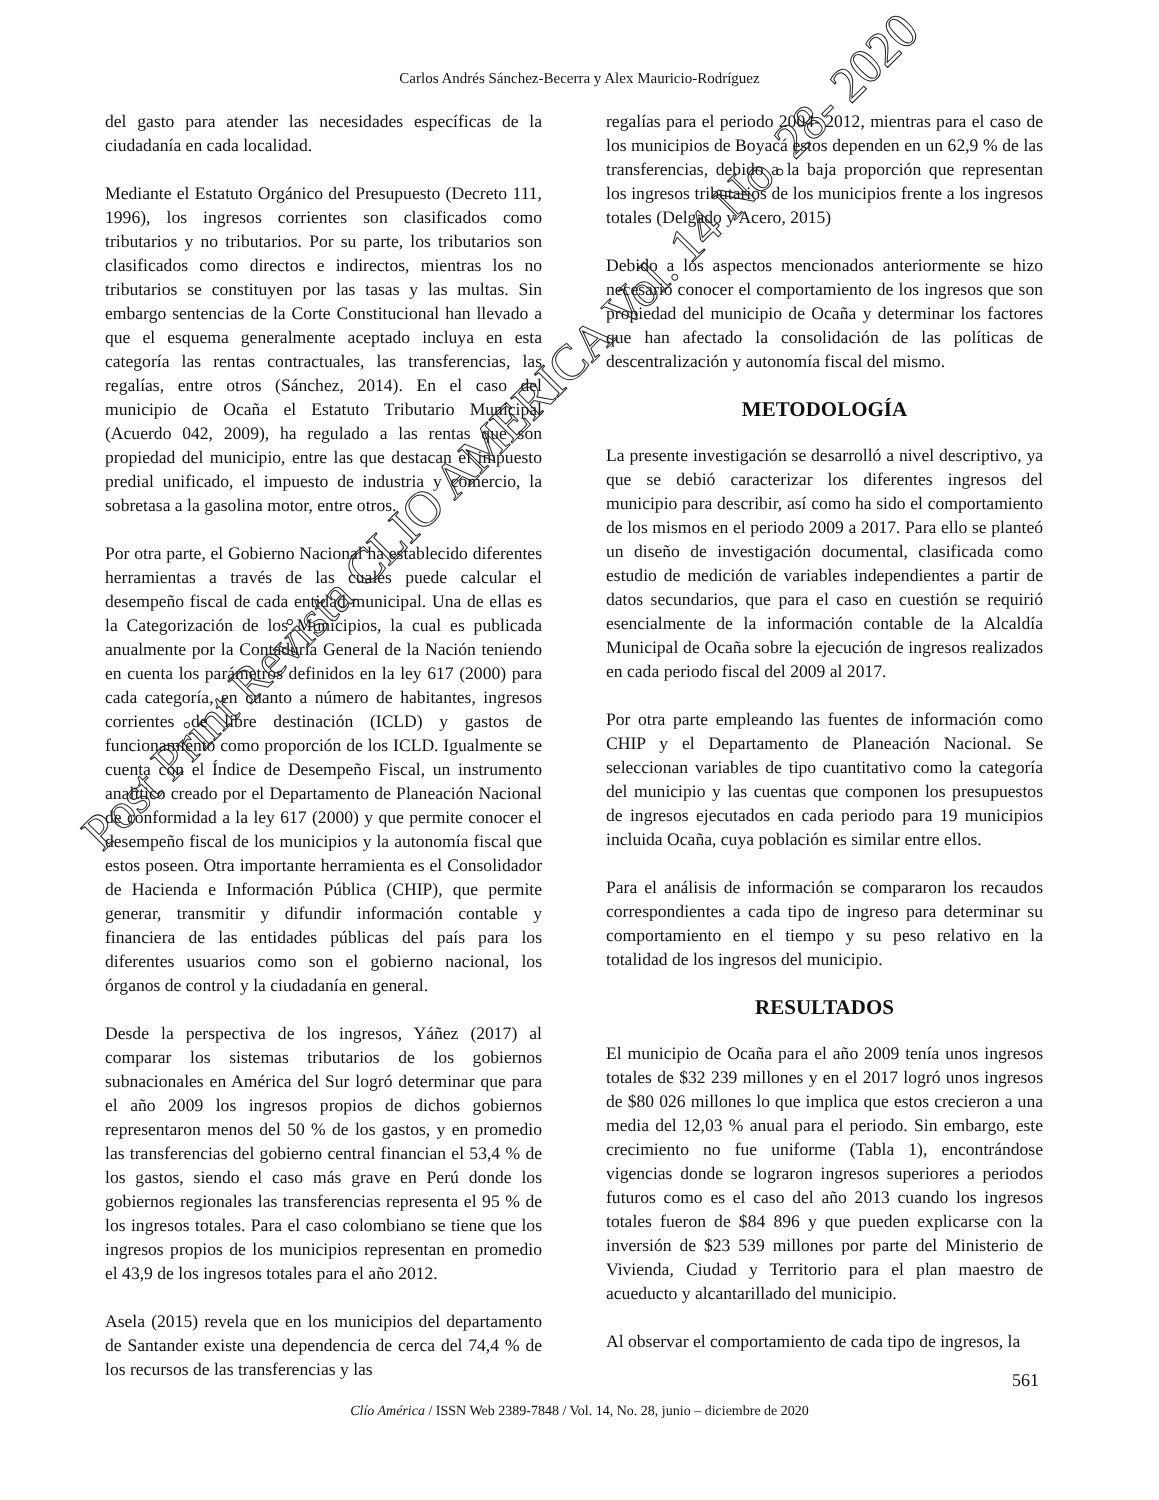Carlos Andrés Sánchez-Becerra y Alex Mauricio-Rodríguez
del gasto para atender las necesidades específicas de la ciudadanía en cada localidad.
Mediante el Estatuto Orgánico del Presupuesto (Decreto 111, 1996), los ingresos corrientes son clasificados como tributarios y no tributarios. Por su parte, los tributarios son clasificados como directos e indirectos, mientras los no tributarios se constituyen por las tasas y las multas. Sin embargo sentencias de la Corte Constitucional han llevado a que el esquema generalmente aceptado incluya en esta categoría las rentas contractuales, las transferencias, las regalías, entre otros (Sánchez, 2014). En el caso del municipio de Ocaña el Estatuto Tributario Municipal (Acuerdo 042, 2009), ha regulado a las rentas que son propiedad del municipio, entre las que destacan el impuesto predial unificado, el impuesto de industria y comercio, la sobretasa a la gasolina motor, entre otros.
Por otra parte, el Gobierno Nacional ha establecido diferentes herramientas a través de las cuales puede calcular el desempeño fiscal de cada entidad municipal. Una de ellas es la Categorización de los Municipios, la cual es publicada anualmente por la Contaduría General de la Nación teniendo en cuenta los parámetros definidos en la ley 617 (2000) para cada categoría, en cuanto a número de habitantes, ingresos corrientes de libre destinación (ICLD) y gastos de funcionamiento como proporción de los ICLD. Igualmente se cuenta con el Índice de Desempeño Fiscal, un instrumento analítico creado por el Departamento de Planeación Nacional de conformidad a la ley 617 (2000) y que permite conocer el desempeño fiscal de los municipios y la autonomía fiscal que estos poseen. Otra importante herramienta es el Consolidador de Hacienda e Información Pública (CHIP), que permite generar, transmitir y difundir información contable y financiera de las entidades públicas del país para los diferentes usuarios como son el gobierno nacional, los órganos de control y la ciudadanía en general.
Desde la perspectiva de los ingresos, Yáñez (2017) al comparar los sistemas tributarios de los gobiernos subnacionales en América del Sur logró determinar que para el año 2009 los ingresos propios de dichos gobiernos representaron menos del 50 % de los gastos, y en promedio las transferencias del gobierno central financian el 53,4 % de los gastos, siendo el caso más grave en Perú donde los gobiernos regionales las transferencias representa el 95 % de los ingresos totales. Para el caso colombiano se tiene que los ingresos propios de los municipios representan en promedio el 43,9 de los ingresos totales para el año 2012.
Asela (2015) revela que en los municipios del departamento de Santander existe una dependencia de cerca del 74,4 % de los recursos de las transferencias y las
regalías para el periodo 2004- 2012, mientras para el caso de los municipios de Boyacá estos dependen en un 62,9 % de las transferencias, debido a la baja proporción que representan los ingresos tributarios de los municipios frente a los ingresos totales (Delgado y Acero, 2015)
Debido a los aspectos mencionados anteriormente se hizo necesario conocer el comportamiento de los ingresos que son propiedad del municipio de Ocaña y determinar los factores que han afectado la consolidación de las políticas de descentralización y autonomía fiscal del mismo.
METODOLOGÍA
La presente investigación se desarrolló a nivel descriptivo, ya que se debió caracterizar los diferentes ingresos del municipio para describir, así como ha sido el comportamiento de los mismos en el periodo 2009 a 2017. Para ello se planteó un diseño de investigación documental, clasificada como estudio de medición de variables independientes a partir de datos secundarios, que para el caso en cuestión se requirió esencialmente de la información contable de la Alcaldía Municipal de Ocaña sobre la ejecución de ingresos realizados en cada periodo fiscal del 2009 al 2017.
Por otra parte empleando las fuentes de información como CHIP y el Departamento de Planeación Nacional. Se seleccionan variables de tipo cuantitativo como la categoría del municipio y las cuentas que componen los presupuestos de ingresos ejecutados en cada periodo para 19 municipios incluida Ocaña, cuya población es similar entre ellos.
Para el análisis de información se compararon los recaudos correspondientes a cada tipo de ingreso para determinar su comportamiento en el tiempo y su peso relativo en la totalidad de los ingresos del municipio.
RESULTADOS
El municipio de Ocaña para el año 2009 tenía unos ingresos totales de $32 239 millones y en el 2017 logró unos ingresos de $80 026 millones lo que implica que estos crecieron a una media del 12,03 % anual para el periodo. Sin embargo, este crecimiento no fue uniforme (Tabla 1), encontrándose vigencias donde se lograron ingresos superiores a periodos futuros como es el caso del año 2013 cuando los ingresos totales fueron de $84 896 y que pueden explicarse con la inversión de $23 539 millones por parte del Ministerio de Vivienda, Ciudad y Territorio para el plan maestro de acueducto y alcantarillado del municipio.
Al observar el comportamiento de cada tipo de ingresos, la
561
Clío América / ISSN Web 2389-7848 / Vol. 14, No. 28, junio – diciembre de 2020
Post Print Revista CLIO AMERICA Vol. 14 No. 28- 2020